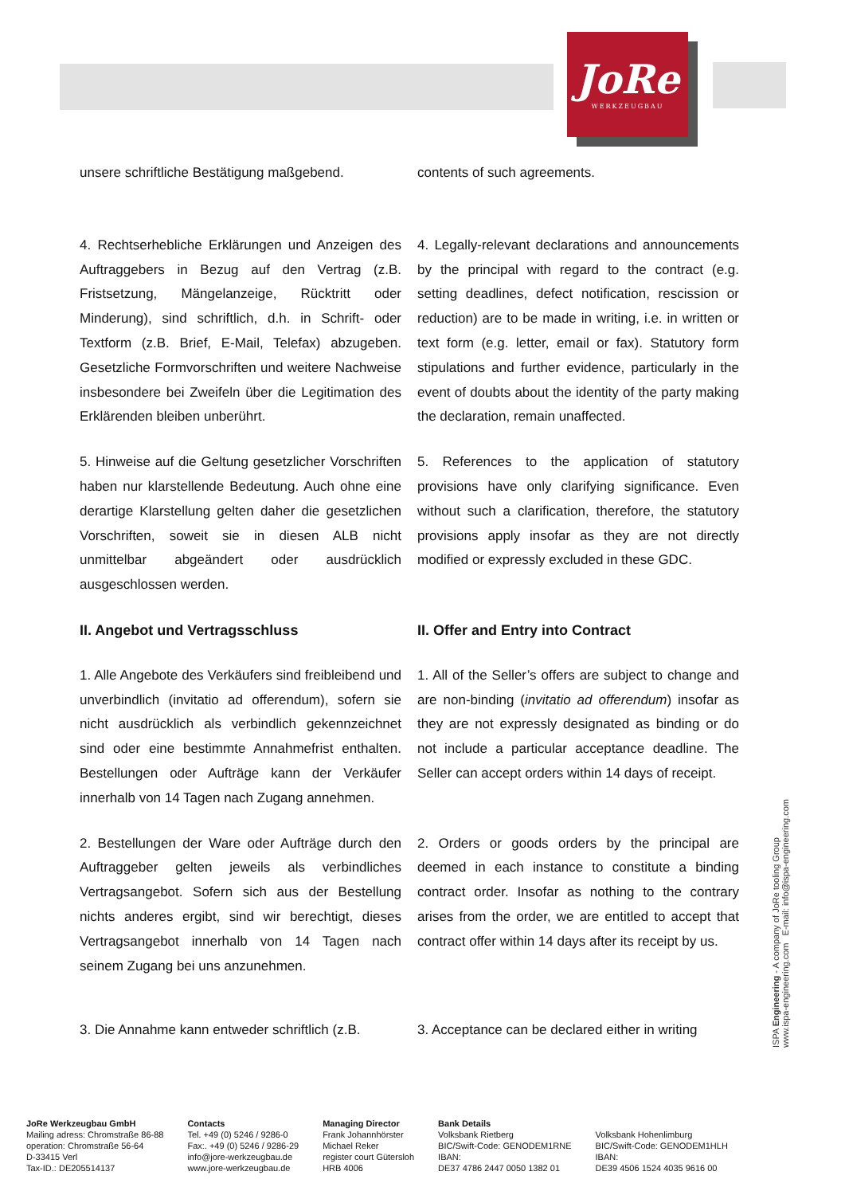JoRe
WERKZEUGBAU
unsere schriftliche Bestätigung maßgebend.
contents of such agreements.
4. Rechtserhebliche Erklärungen und Anzeigen des Auftraggebers in Bezug auf den Vertrag (z.B. Fristsetzung, Mängelanzeige, Rücktritt oder Minderung), sind schriftlich, d.h. in Schrift- oder Textform (z.B. Brief, E-Mail, Telefax) abzugeben. Gesetzliche Formvorschriften und weitere Nachweise insbesondere bei Zweifeln über die Legitimation des Erklärenden bleiben unberührt.
4. Legally-relevant declarations and announcements by the principal with regard to the contract (e.g. setting deadlines, defect notification, rescission or reduction) are to be made in writing, i.e. in written or text form (e.g. letter, email or fax). Statutory form stipulations and further evidence, particularly in the event of doubts about the identity of the party making the declaration, remain unaffected.
5. Hinweise auf die Geltung gesetzlicher Vorschriften haben nur klarstellende Bedeutung. Auch ohne eine derartige Klarstellung gelten daher die gesetzlichen Vorschriften, soweit sie in diesen ALB nicht unmittelbar abgeändert oder ausdrücklich ausgeschlossen werden.
5. References to the application of statutory provisions have only clarifying significance. Even without such a clarification, therefore, the statutory provisions apply insofar as they are not directly modified or expressly excluded in these GDC.
II. Angebot und Vertragsschluss
II. Offer and Entry into Contract
1. Alle Angebote des Verkäufers sind freibleibend und unverbindlich (invitatio ad offerendum), sofern sie nicht ausdrücklich als verbindlich gekennzeich­net sind oder eine bestimmte Annahmefrist enthal­ten. Bestellungen oder Aufträge kann der Verkäu­fer innerhalb von 14 Tagen nach Zugang anneh­men.
1. All of the Seller’s offers are subject to change and are non-binding (invitatio ad offerendum) insofar as they are not expressly designated as binding or do not include a particular acceptance deadline. The Seller can accept orders within 14 days of receipt.
2. Bestellungen der Ware oder Aufträge durch den Auftraggeber gelten jeweils als verbindliches Vertragsangebot. Sofern sich aus der Bestellung nichts anderes ergibt, sind wir berechtigt, dieses Vertragsangebot innerhalb von 14 Tagen nach seinem Zugang bei uns anzunehmen.
2. Orders or goods orders by the principal are deemed in each instance to constitute a binding contract order. Insofar as nothing to the contrary arises from the order, we are entitled to accept that contract offer within 14 days after its receipt by us.
3. Die Annahme kann entweder schriftlich (z.B.
3. Acceptance can be declared either in writing
ISPA Engineering - A company of JoRe tooling Group
www.ispa-engineering.com E-mail: info@ispa-engineering.com
JoRe Werkzeugbau GmbH
Mailing adress: Chromstraße 86-88
operation: Chromstraße 56-64
D-33415 Verl
Tax-ID.: DE205514137
Contacts
Tel. +49 (0) 5246 / 9286-0
Fax:. +49 (0) 5246 / 9286-29
info@jore-werkzeugbau.de
www.jore-werkzeugbau.de
Managing Director
Frank Johannhörster
Michael Reker
register court Gütersloh
HRB 4006
Bank Details
Volksbank Rietberg
BIC/Swift-Code: GENODEM1RNE
IBAN:
DE37 4786 2447 0050 1382 01
Volksbank Hohenlimburg
BIC/Swift-Code: GENODEM1HLH
IBAN:
DE39 4506 1524 4035 9616 00